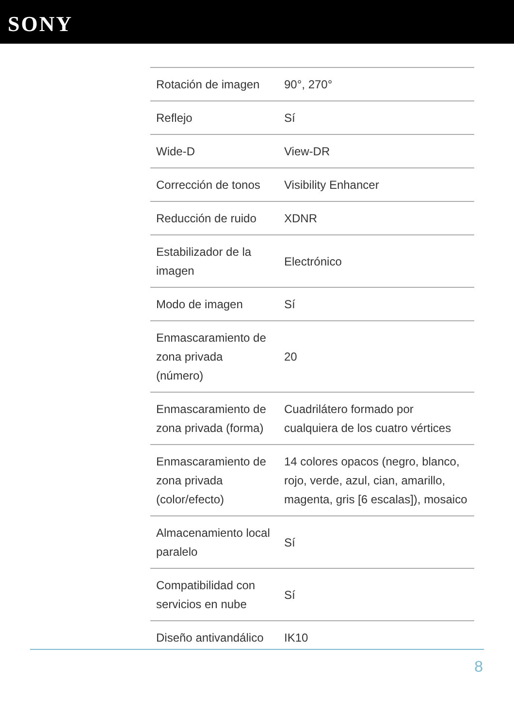SONY
| Rotación de imagen | 90°, 270° |
| Reflejo | Sí |
| Wide-D | View-DR |
| Corrección de tonos | Visibility Enhancer |
| Reducción de ruido | XDNR |
| Estabilizador de la imagen | Electrónico |
| Modo de imagen | Sí |
| Enmascaramiento de zona privada (número) | 20 |
| Enmascaramiento de zona privada (forma) | Cuadrilátero formado por cualquiera de los cuatro vértices |
| Enmascaramiento de zona privada (color/efecto) | 14 colores opacos (negro, blanco, rojo, verde, azul, cian, amarillo, magenta, gris [6 escalas]), mosaico |
| Almacenamiento local paralelo | Sí |
| Compatibilidad con servicios en nube | Sí |
| Diseño antivandálico | IK10 |
8